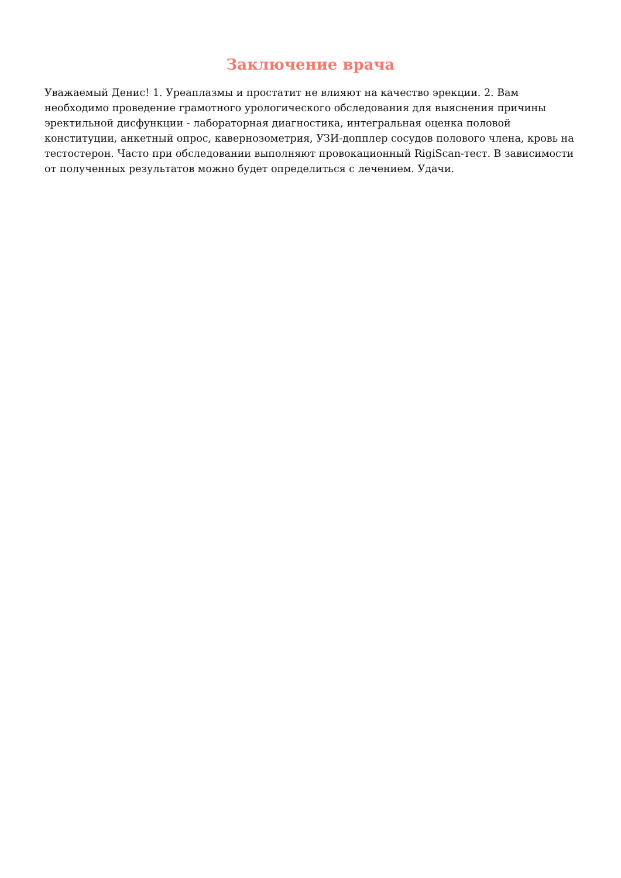Заключение врача
Уважаемый Денис! 1. Уреаплазмы и простатит не влияют на качество эрекции. 2. Вам необходимо проведение грамотного урологического обследования для выяснения причины эректильной дисфункции - лабораторная диагностика, интегральная оценка половой конституции, анкетный опрос, кавернозометрия, УЗИ-допплер сосудов полового члена, кровь на тестостерон. Часто при обследовании выполняют провокационный RigiScan-тест. В зависимости от полученных результатов можно будет определиться с лечением. Удачи.